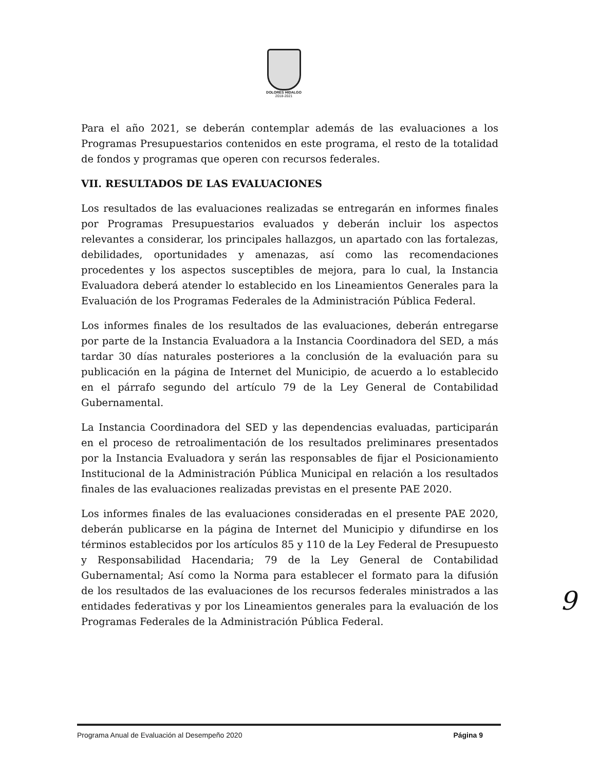DOLORES HIDALGO
2018-2021
Para el año 2021, se deberán contemplar además de las evaluaciones a los Programas Presupuestarios contenidos en este programa, el resto de la totalidad de fondos y programas que operen con recursos federales.
VII. RESULTADOS DE LAS EVALUACIONES
Los resultados de las evaluaciones realizadas se entregarán en informes finales por Programas Presupuestarios evaluados y deberán incluir los aspectos relevantes a considerar, los principales hallazgos, un apartado con las fortalezas, debilidades, oportunidades y amenazas, así como las recomendaciones procedentes y los aspectos susceptibles de mejora, para lo cual, la Instancia Evaluadora deberá atender lo establecido en los Lineamientos Generales para la Evaluación de los Programas Federales de la Administración Pública Federal.
Los informes finales de los resultados de las evaluaciones, deberán entregarse por parte de la Instancia Evaluadora a la Instancia Coordinadora del SED, a más tardar 30 días naturales posteriores a la conclusión de la evaluación para su publicación en la página de Internet del Municipio, de acuerdo a lo establecido en el párrafo segundo del artículo 79 de la Ley General de Contabilidad Gubernamental.
La Instancia Coordinadora del SED y las dependencias evaluadas, participarán en el proceso de retroalimentación de los resultados preliminares presentados por la Instancia Evaluadora y serán las responsables de fijar el Posicionamiento Institucional de la Administración Pública Municipal en relación a los resultados finales de las evaluaciones realizadas previstas en el presente PAE 2020.
Los informes finales de las evaluaciones consideradas en el presente PAE 2020, deberán publicarse en la página de Internet del Municipio y difundirse en los términos establecidos por los artículos 85 y 110 de la Ley Federal de Presupuesto y Responsabilidad Hacendaria; 79 de la Ley General de Contabilidad Gubernamental; Así como la Norma para establecer el formato para la difusión de los resultados de las evaluaciones de los recursos federales ministrados a las entidades federativas y por los Lineamientos generales para la evaluación de los Programas Federales de la Administración Pública Federal.
9
Programa Anual de Evaluación al Desempeño 2020 Página 9